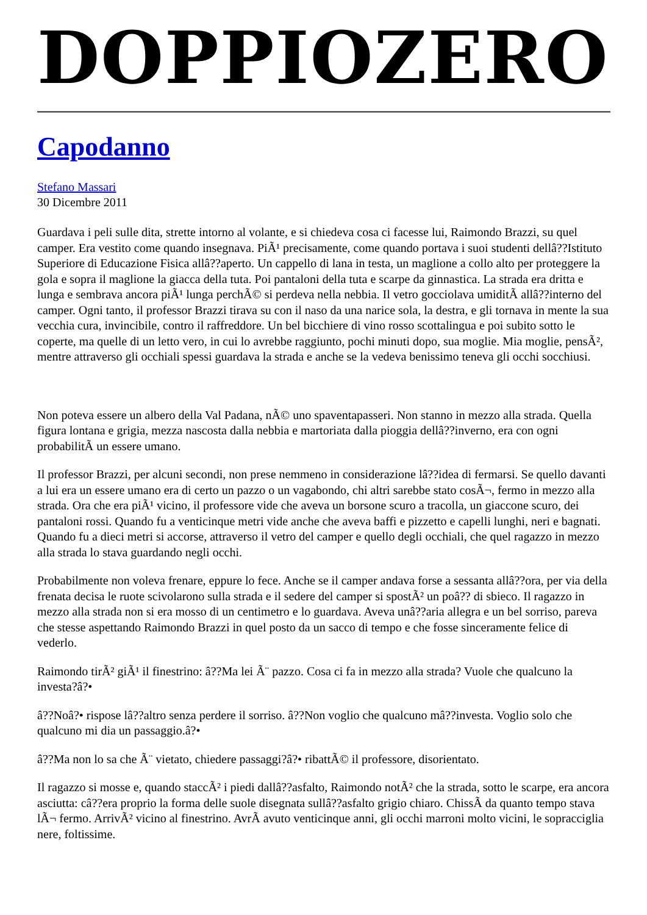DOPPIOZERO
Capodanno
Stefano Massari
30 Dicembre 2011
Guardava i peli sulle dita, strette intorno al volante, e si chiedeva cosa ci facesse lui, Raimondo Brazzi, su quel camper. Era vestito come quando insegnava. PiÃ¹ precisamente, come quando portava i suoi studenti dellâ??Istituto Superiore di Educazione Fisica allâ??aperto. Un cappello di lana in testa, un maglione a collo alto per proteggere la gola e sopra il maglione la giacca della tuta. Poi pantaloni della tuta e scarpe da ginnastica. La strada era dritta e lunga e sembrava ancora piÃ¹ lunga perchÃ© si perdeva nella nebbia. Il vetro gocciolava umiditÃ allâ??interno del camper. Ogni tanto, il professor Brazzi tirava su con il naso da una narice sola, la destra, e gli tornava in mente la sua vecchia cura, invincibile, contro il raffreddore. Un bel bicchiere di vino rosso scottalingua e poi subito sotto le coperte, ma quelle di un letto vero, in cui lo avrebbe raggiunto, pochi minuti dopo, sua moglie. Mia moglie, pensÃ², mentre attraverso gli occhiali spessi guardava la strada e anche se la vedeva benissimo teneva gli occhi socchiusi.
Non poteva essere un albero della Val Padana, nÃ© uno spaventapasseri. Non stanno in mezzo alla strada. Quella figura lontana e grigia, mezza nascosta dalla nebbia e martoriata dalla pioggia dellâ??inverno, era con ogni probabilitÃ un essere umano.
Il professor Brazzi, per alcuni secondi, non prese nemmeno in considerazione lâ??idea di fermarsi. Se quello davanti a lui era un essere umano era di certo un pazzo o un vagabondo, chi altri sarebbe stato cosÃ¬, fermo in mezzo alla strada. Ora che era piÃ¹ vicino, il professore vide che aveva un borsone scuro a tracolla, un giaccone scuro, dei pantaloni rossi. Quando fu a venticinque metri vide anche che aveva baffi e pizzetto e capelli lunghi, neri e bagnati. Quando fu a dieci metri si accorse, attraverso il vetro del camper e quello degli occhiali, che quel ragazzo in mezzo alla strada lo stava guardando negli occhi.
Probabilmente non voleva frenare, eppure lo fece. Anche se il camper andava forse a sessanta allâ??ora, per via della frenata decisa le ruote scivolarono sulla strada e il sedere del camper si spostÃ² un poâ?? di sbieco. Il ragazzo in mezzo alla strada non si era mosso di un centimetro e lo guardava. Aveva unâ??aria allegra e un bel sorriso, pareva che stesse aspettando Raimondo Brazzi in quel posto da un sacco di tempo e che fosse sinceramente felice di vederlo.
Raimondo tirÃ² giÃ¹ il finestrino: â??Ma lei Ã¨ pazzo. Cosa ci fa in mezzo alla strada? Vuole che qualcuno la investa?â?•
â??Noâ?• rispose lâ??altro senza perdere il sorriso. â??Non voglio che qualcuno mâ??investa. Voglio solo che qualcuno mi dia un passaggio.â?•
â??Ma non lo sa che Ã¨ vietato, chiedere passaggi?â?• ribattÃ© il professore, disorientato.
Il ragazzo si mosse e, quando staccÃ² i piedi dallâ??asfalto, Raimondo notÃ² che la strada, sotto le scarpe, era ancora asciutta: câ??era proprio la forma delle suole disegnata sullâ??asfalto grigio chiaro. ChissÃ da quanto tempo stava lÃ¬ fermo. ArrivÃ² vicino al finestrino. AvrÃ avuto venticinque anni, gli occhi marroni molto vicini, le sopracciglia nere, foltissime.